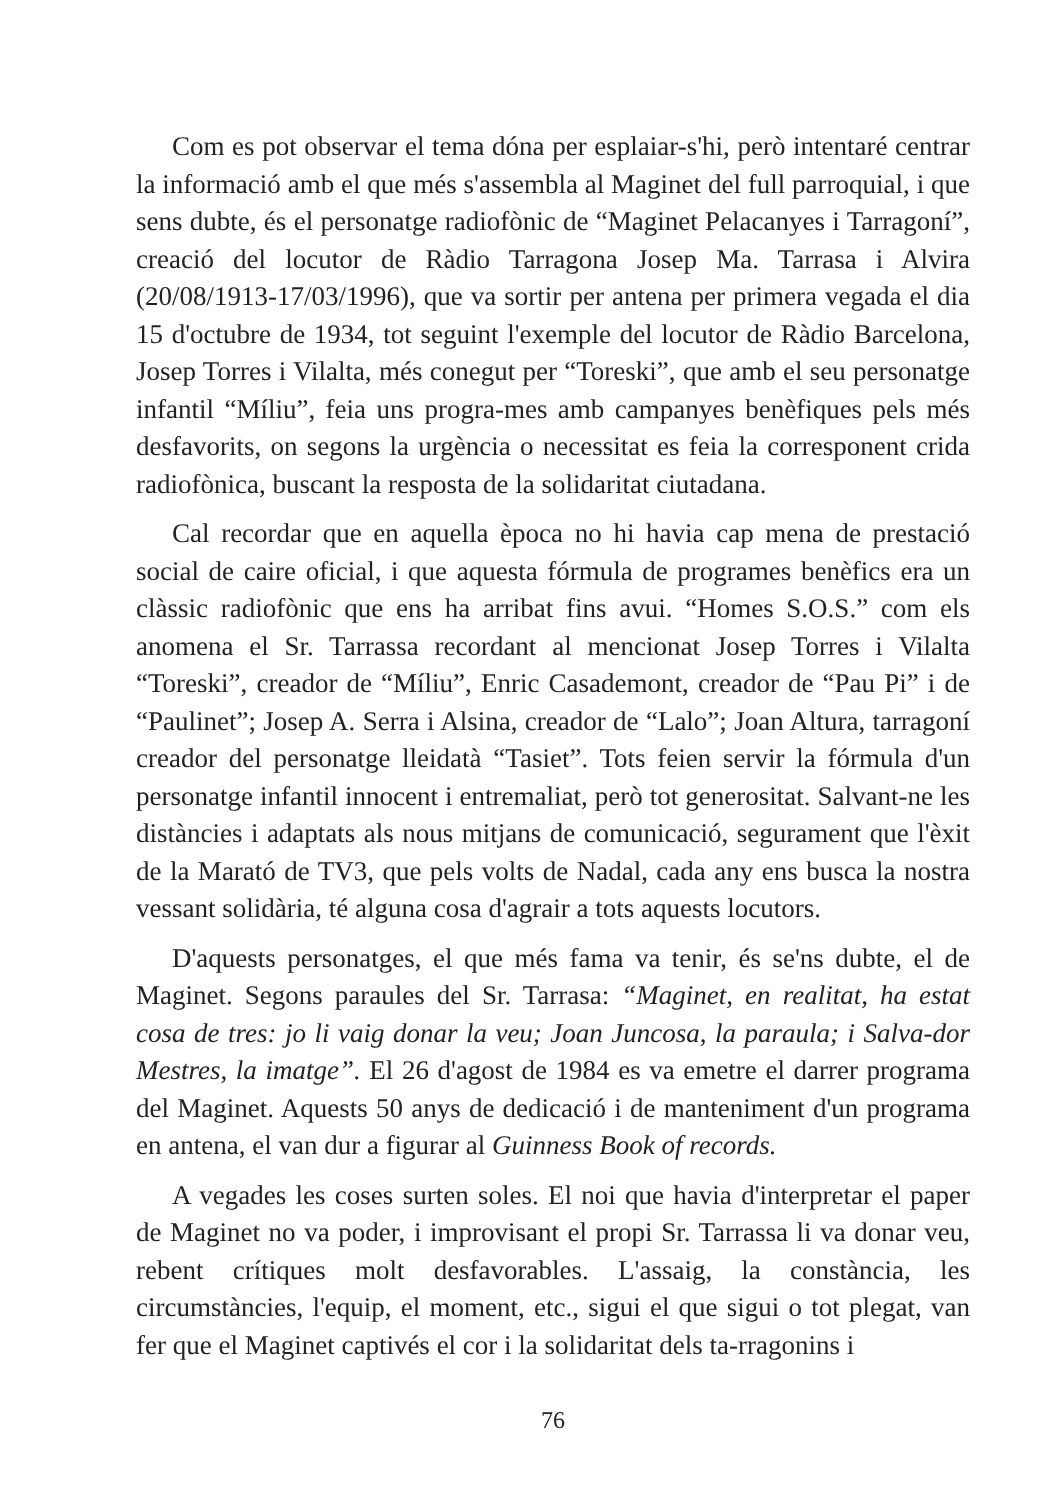Com es pot observar el tema dóna per esplaiar-s'hi, però intentaré centrar la informació amb el que més s'assembla al Maginet del full parroquial, i que sens dubte, és el personatge radiofònic de “Maginet Pelacanyes i Tarragoní”, creació del locutor de Ràdio Tarragona Josep Ma. Tarrasa i Alvira (20/08/1913-17/03/1996), que va sortir per antena per primera vegada el dia 15 d'octubre de 1934, tot seguint l'exemple del locutor de Ràdio Barcelona, Josep Torres i Vilalta, més conegut per “Toreski”, que amb el seu personatge infantil “Míliu”, feia uns progra-mes amb campanyes benèfiques pels més desfavorits, on segons la urgència o necessitat es feia la corresponent crida radiofònica, buscant la resposta de la solidaritat ciutadana.
Cal recordar que en aquella època no hi havia cap mena de prestació social de caire oficial, i que aquesta fórmula de programes benèfics era un clàssic radiofònic que ens ha arribat fins avui. “Homes S.O.S.” com els anomena el Sr. Tarrassa recordant al mencionat Josep Torres i Vilalta “Toreski”, creador de “Míliu”, Enric Casademont, creador de “Pau Pi” i de “Paulinet”; Josep A. Serra i Alsina, creador de “Lalo”; Joan Altura, tarragoní creador del personatge lleidatà “Tasiet”. Tots feien servir la fórmula d'un personatge infantil innocent i entremaliat, però tot generositat. Salvant-ne les distàncies i adaptats als nous mitjans de comunicació, segurament que l'èxit de la Marató de TV3, que pels volts de Nadal, cada any ens busca la nostra vessant solidària, té alguna cosa d'agrair a tots aquests locutors.
D'aquests personatges, el que més fama va tenir, és se'ns dubte, el de Maginet. Segons paraules del Sr. Tarrasa: “Maginet, en realitat, ha estat cosa de tres: jo li vaig donar la veu; Joan Juncosa, la paraula; i Salva-dor Mestres, la imatge”. El 26 d'agost de 1984 es va emetre el darrer programa del Maginet. Aquests 50 anys de dedicació i de manteniment d'un programa en antena, el van dur a figurar al Guinness Book of records.
A vegades les coses surten soles. El noi que havia d'interpretar el paper de Maginet no va poder, i improvisant el propi Sr. Tarrassa li va donar veu, rebent crítiques molt desfavorables. L'assaig, la constància, les circumstàncies, l'equip, el moment, etc., sigui el que sigui o tot plegat, van fer que el Maginet captivés el cor i la solidaritat dels ta-rragonins i
76